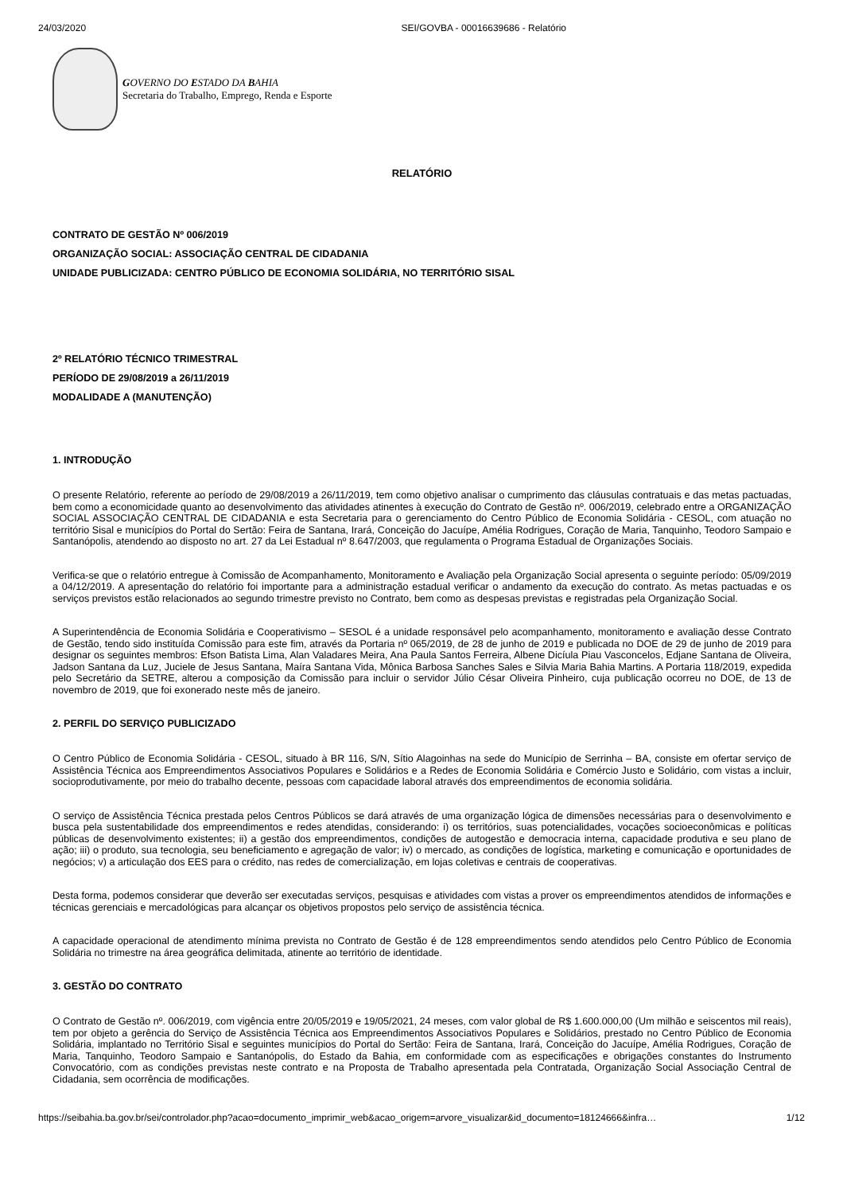24/03/2020 SEI/GOVBA - 00016639686 - Relatório
GOVERNO DO ESTADO DA BAHIA
Secretaria do Trabalho, Emprego, Renda e Esporte
RELATÓRIO
CONTRATO DE GESTÃO Nº 006/2019
ORGANIZAÇÃO SOCIAL: ASSOCIAÇÃO CENTRAL DE CIDADANIA
UNIDADE PUBLICIZADA: CENTRO PÚBLICO DE ECONOMIA SOLIDÁRIA, NO TERRITÓRIO SISAL
2º RELATÓRIO TÉCNICO TRIMESTRAL
PERÍODO DE 29/08/2019 a 26/11/2019
MODALIDADE A (MANUTENÇÃO)
1. INTRODUÇÃO
O presente Relatório, referente ao período de 29/08/2019 a 26/11/2019, tem como objetivo analisar o cumprimento das cláusulas contratuais e das metas pactuadas, bem como a economicidade quanto ao desenvolvimento das atividades atinentes à execução do Contrato de Gestão nº. 006/2019, celebrado entre a ORGANIZAÇÃO SOCIAL ASSOCIAÇÃO CENTRAL DE CIDADANIA e esta Secretaria para o gerenciamento do Centro Público de Economia Solidária - CESOL, com atuação no território Sisal e municípios do Portal do Sertão: Feira de Santana, Irará, Conceição do Jacuípe, Amélia Rodrigues, Coração de Maria, Tanquinho, Teodoro Sampaio e Santanópolis, atendendo ao disposto no art. 27 da Lei Estadual nº 8.647/2003, que regulamenta o Programa Estadual de Organizações Sociais.
Verifica-se que o relatório entregue à Comissão de Acompanhamento, Monitoramento e Avaliação pela Organização Social apresenta o seguinte período: 05/09/2019 a 04/12/2019. A apresentação do relatório foi importante para a administração estadual verificar o andamento da execução do contrato. As metas pactuadas e os serviços previstos estão relacionados ao segundo trimestre previsto no Contrato, bem como as despesas previstas e registradas pela Organização Social.
A Superintendência de Economia Solidária e Cooperativismo – SESOL é a unidade responsável pelo acompanhamento, monitoramento e avaliação desse Contrato de Gestão, tendo sido instituída Comissão para este fim, através da Portaria nº 065/2019, de 28 de junho de 2019 e publicada no DOE de 29 de junho de 2019 para designar os seguintes membros: Efson Batista Lima, Alan Valadares Meira, Ana Paula Santos Ferreira, Albene Dicíula Piau Vasconcelos, Edjane Santana de Oliveira, Jadson Santana da Luz, Juciele de Jesus Santana, Maíra Santana Vida, Mônica Barbosa Sanches Sales e Silvia Maria Bahia Martins. A Portaria 118/2019, expedida pelo Secretário da SETRE, alterou a composição da Comissão para incluir o servidor Júlio César Oliveira Pinheiro, cuja publicação ocorreu no DOE, de 13 de novembro de 2019, que foi exonerado neste mês de janeiro.
2. PERFIL DO SERVIÇO PUBLICIZADO
O Centro Público de Economia Solidária - CESOL, situado à BR 116, S/N, Sítio Alagoinhas na sede do Município de Serrinha – BA, consiste em ofertar serviço de Assistência Técnica aos Empreendimentos Associativos Populares e Solidários e a Redes de Economia Solidária e Comércio Justo e Solidário, com vistas a incluir, socioprodutivamente, por meio do trabalho decente, pessoas com capacidade laboral através dos empreendimentos de economia solidária.
O serviço de Assistência Técnica prestada pelos Centros Públicos se dará através de uma organização lógica de dimensões necessárias para o desenvolvimento e busca pela sustentabilidade dos empreendimentos e redes atendidas, considerando: i) os territórios, suas potencialidades, vocações socioeconômicas e políticas públicas de desenvolvimento existentes; ii) a gestão dos empreendimentos, condições de autogestão e democracia interna, capacidade produtiva e seu plano de ação; iii) o produto, sua tecnologia, seu beneficiamento e agregação de valor; iv) o mercado, as condições de logística, marketing e comunicação e oportunidades de negócios; v) a articulação dos EES para o crédito, nas redes de comercialização, em lojas coletivas e centrais de cooperativas.
Desta forma, podemos considerar que deverão ser executadas serviços, pesquisas e atividades com vistas a prover os empreendimentos atendidos de informações e técnicas gerenciais e mercadológicas para alcançar os objetivos propostos pelo serviço de assistência técnica.
A capacidade operacional de atendimento mínima prevista no Contrato de Gestão é de 128 empreendimentos sendo atendidos pelo Centro Público de Economia Solidária no trimestre na área geográfica delimitada, atinente ao território de identidade.
3. GESTÃO DO CONTRATO
O Contrato de Gestão nº. 006/2019, com vigência entre 20/05/2019 e 19/05/2021, 24 meses, com valor global de R$ 1.600.000,00 (Um milhão e seiscentos mil reais), tem por objeto a gerência do Serviço de Assistência Técnica aos Empreendimentos Associativos Populares e Solidários, prestado no Centro Público de Economia Solidária, implantado no Território Sisal e seguintes municípios do Portal do Sertão: Feira de Santana, Irará, Conceição do Jacuípe, Amélia Rodrigues, Coração de Maria, Tanquinho, Teodoro Sampaio e Santanópolis, do Estado da Bahia, em conformidade com as especificações e obrigações constantes do Instrumento Convocatório, com as condições previstas neste contrato e na Proposta de Trabalho apresentada pela Contratada, Organização Social Associação Central de Cidadania, sem ocorrência de modificações.
https://seibahia.ba.gov.br/sei/controlador.php?acao=documento_imprimir_web&acao_origem=arvore_visualizar&id_documento=18124666&infra… 1/12